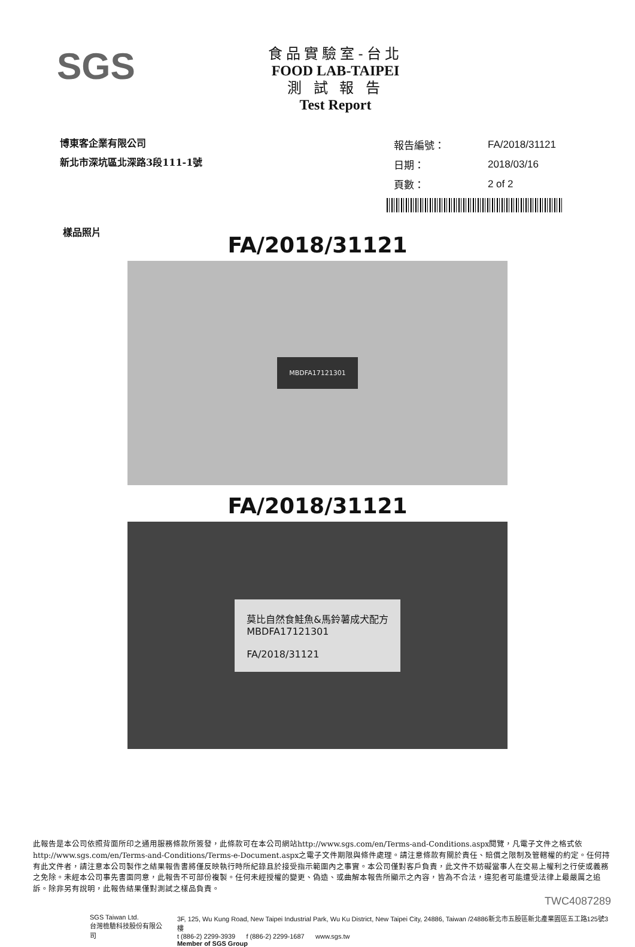SGS
食品實驗室-台北
FOOD LAB-TAIPEI
測 試 報 告
Test Report
博東客企業有限公司
新北市深坑區北深路3段111-1號
| 報告編號： | FA/2018/31121 |
| 日期： | 2018/03/16 |
| 頁數： | 2 of 2 |
樣品照片
FA/2018/31121
MBDFA17121301
FA/2018/31121
莫比自然食鮭魚&馬鈴薯成犬配方
MBDFA17121301
FA/2018/31121
此報告是本公司依照背面所印之通用服務條款所簽發，此條款可在本公司網站http://www.sgs.com/en/Terms-and-Conditions.aspx閱覽，凡電子文件之格式依http://www.sgs.com/en/Terms-and-Conditions/Terms-e-Document.aspx之電子文件期限與條件處理。請注意條款有關於責任、賠償之限制及管轄權的約定。任何持有此文件者，請注意本公司製作之結果報告書將僅反映執行時所紀錄且於接受指示範圍內之事實。本公司僅對客戶負責，此文件不妨礙當事人在交易上權利之行使或義務之免除。未經本公司事先書面同意，此報告不可部份複製。任何未經授權的變更、偽造、或曲解本報告所顯示之內容，皆為不合法，違犯者可能遭受法律上最嚴厲之追訴。除非另有說明，此報告結果僅對測試之樣品負責。
TWC4087289
SGS Taiwan Ltd.
台灣檢驗科技股份有限公司
3F, 125, Wu Kung Road, New Taipei Industrial Park, Wu Ku District, New Taipei City, 24886, Taiwan /24886新北市五股區新北產業園區五工路125號3樓
t (886-2) 2299-3939 f (886-2) 2299-1687 www.sgs.tw
Member of SGS Group